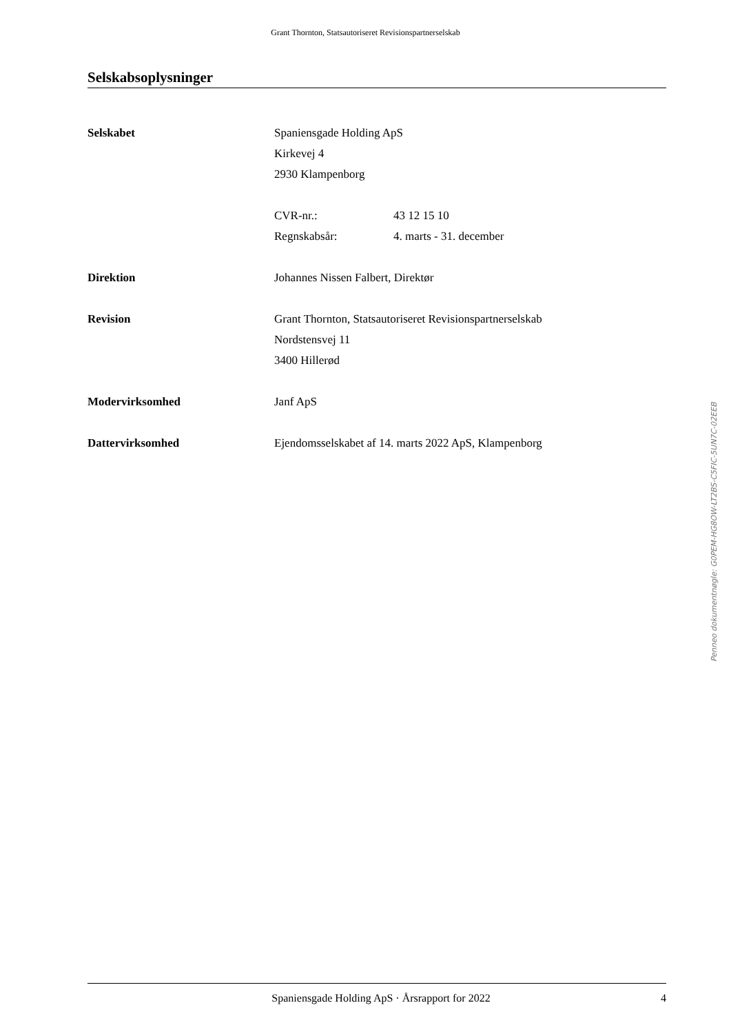Grant Thornton, Statsautoriseret Revisionspartnerselskab
Selskabsoplysninger
| Selskabet | Spaniensgade Holding ApS Kirkevej 4 2930 Klampenborg | |
| | CVR-nr.: | 43 12 15 10 |
| | Regnskabsår: | 4. marts - 31. december |
| Direktion | Johannes Nissen Falbert, Direktør | |
| Revision | Grant Thornton, Statsautoriseret Revisionspartnerselskab Nordstensvej 11 3400 Hillerød | |
| Modervirksomhed | Janf ApS | |
| Dattervirksomhed | Ejendomsselskabet af 14. marts 2022 ApS, Klampenborg | |
Penneo dokumentnøgle: G0PEM-HG8OW-LT2BS-C5FIC-5UN7C-02EEB
Spaniensgade Holding ApS · Årsrapport for 2022 4